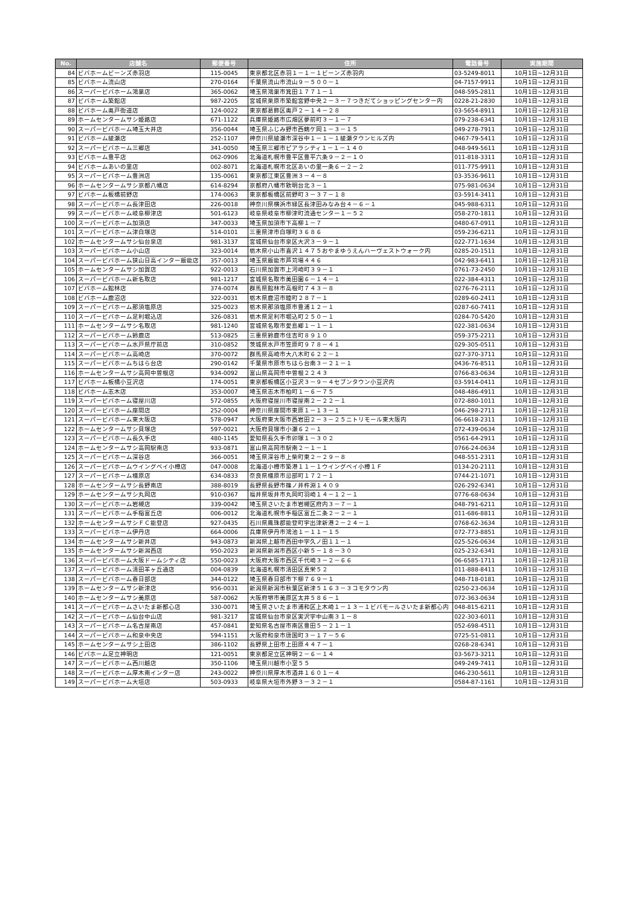| No. | 店舗名 | 郵便番号 | 住所 | 電話番号 | 実施期間 |
| --- | --- | --- | --- | --- | --- |
| 84 | ビバホームビーンズ赤羽店 | 115-0045 | 東京都北区赤羽１－１－１ビーンズ赤羽内 | 03-5249-8011 | 10月1日~12月31日 |
| 85 | ビバホーム流山店 | 270-0164 | 千葉県流山市流山９－５００－１ | 04-7157-9911 | 10月1日~12月31日 |
| 86 | スーパービバホーム鴻巣店 | 365-0062 | 埼玉県鴻巣市箕田１７７１－１ | 048-595-2811 | 10月1日~12月31日 |
| 87 | ビバホーム築館店 | 987-2205 | 宮城県栗原市築館宮野中央２－３－７つきだてショッピングセンター内 | 0228-21-2830 | 10月1日~12月31日 |
| 88 | ビバホーム奥戸街道店 | 124-0022 | 東京都葛飾区奥戸２－１４－２８ | 03-5654-8911 | 10月1日~12月31日 |
| 89 | ホームセンタームサシ姫路店 | 671-1122 | 兵庫県姫路市広畑区夢前町３－１－７ | 079-238-6341 | 10月1日~12月31日 |
| 90 | スーパービバホーム埼玉大井店 | 356-0044 | 埼玉県ふじみ野市西鶴ケ岡１－３－１５ | 049-278-7911 | 10月1日~12月31日 |
| 91 | ビバホーム綾瀬店 | 252-1107 | 神奈川県綾瀬市深谷中１－１－１綾瀬タウンヒルズ内 | 0467-79-5411 | 10月1日~12月31日 |
| 92 | スーパービバホーム三郷店 | 341-0050 | 埼玉県三郷市ピアラシティ１－１－１４０ | 048-949-5611 | 10月1日~12月31日 |
| 93 | ビバホーム豊平店 | 062-0906 | 北海道札幌市豊平区豊平六条９－２－１０ | 011-818-3311 | 10月1日~12月31日 |
| 94 | ビバホームあいの里店 | 002-8071 | 北海道札幌市北区あいの里一条６－２－２ | 011-775-9911 | 10月1日~12月31日 |
| 95 | スーパービバホーム豊洲店 | 135-0061 | 東京都江東区豊洲３－４－８ | 03-3536-9611 | 10月1日~12月31日 |
| 96 | ホームセンタームサシ京都八幡店 | 614-8294 | 京都府八幡市欽明台北３－１ | 075-981-0634 | 10月1日~12月31日 |
| 97 | ビバホーム板橋前野店 | 174-0063 | 東京都板橋区前野町３－３７－１８ | 03-5914-3411 | 10月1日~12月31日 |
| 98 | スーパービバホーム長津田店 | 226-0018 | 神奈川県横浜市緑区長津田みなみ台４－６－１ | 045-988-6311 | 10月1日~12月31日 |
| 99 | スーパービバホーム岐阜柳津店 | 501-6123 | 岐阜県岐阜市柳津町流通センター１－５２ | 058-270-1811 | 10月1日~12月31日 |
| 100 | スーパービバホーム加須店 | 347-0033 | 埼玉県加須市下高柳１－７ | 0480-67-0911 | 10月1日~12月31日 |
| 101 | スーパービバホーム津白塚店 | 514-0101 | 三重県津市白塚町３６８６ | 059-236-6211 | 10月1日~12月31日 |
| 102 | ホームセンタームサシ仙台泉店 | 981-3137 | 宮城県仙台市泉区大沢３－９－１ | 022-771-1634 | 10月1日~12月31日 |
| 103 | スーパービバホーム小山店 | 323-0014 | 栃木県小山市喜沢１４７５おやまゆうえんハーヴェストウォーク内 | 0285-20-1511 | 10月1日~12月31日 |
| 104 | スーパービバホーム狭山日高インター飯能店 | 357-0013 | 埼玉県飯能市芦苅場４４６ | 042-983-6411 | 10月1日~12月31日 |
| 105 | ホームセンタームサシ加賀店 | 922-0013 | 石川県加賀市上河崎町３９－１ | 0761-73-2450 | 10月1日~12月31日 |
| 106 | スーパービバホーム新名取店 | 981-1217 | 宮城県名取市美田園６－１４－１ | 022-384-4311 | 10月1日~12月31日 |
| 107 | ビバホーム館林店 | 374-0074 | 群馬県館林市高根町７４３－８ | 0276-76-2111 | 10月1日~12月31日 |
| 108 | ビバホーム鹿沼店 | 322-0031 | 栃木県鹿沼市睦町２８７－１ | 0289-60-2411 | 10月1日~12月31日 |
| 109 | スーパービバホーム那須塩原店 | 325-0023 | 栃木県那須塩原市豊浦１２－１ | 0287-60-7411 | 10月1日~12月31日 |
| 110 | スーパービバホーム足利堀込店 | 326-0831 | 栃木県足利市堀込町２５０－１ | 0284-70-5420 | 10月1日~12月31日 |
| 111 | ホームセンタームサシ名取店 | 981-1240 | 宮城県名取市愛島郷１－１－１ | 022-381-0634 | 10月1日~12月31日 |
| 112 | スーパービバホーム鈴鹿店 | 513-0825 | 三重県鈴鹿市住吉町８９１０ | 059-375-2211 | 10月1日~12月31日 |
| 113 | スーパービバホーム水戸県庁前店 | 310-0852 | 茨城県水戸市笠原町９７８－４１ | 029-305-0511 | 10月1日~12月31日 |
| 114 | スーパービバホーム高崎店 | 370-0072 | 群馬県高崎市大八木町６２２－１ | 027-370-3711 | 10月1日~12月31日 |
| 115 | スーパービバホームちはら台店 | 290-0142 | 千葉県市原市ちはら台南３－２１－１ | 0436-76-8511 | 10月1日~12月31日 |
| 116 | ホームセンタームサシ高岡中曽根店 | 934-0092 | 富山県高岡市中曽根２２４３ | 0766-83-0634 | 10月1日~12月31日 |
| 117 | ビバホーム板橋小豆沢店 | 174-0051 | 東京都板橋区小豆沢３－９－４セブンタウン小豆沢内 | 03-5914-0411 | 10月1日~12月31日 |
| 118 | ビバホーム志木店 | 353-0007 | 埼玉県志木市柏町１－６－７５ | 048-486-4911 | 10月1日~12月31日 |
| 119 | スーパービバホーム寝屋川店 | 572-0855 | 大阪府寝屋川市寝屋南２－２２－１ | 072-880-1011 | 10月1日~12月31日 |
| 120 | スーパービバホーム座間店 | 252-0004 | 神奈川県座間市東原１－１３－１ | 046-298-2711 | 10月1日~12月31日 |
| 121 | スーパービバホーム東大阪店 | 578-0947 | 大阪府東大阪市西岩田２－３－２５ニトリモール東大阪内 | 06-6618-2311 | 10月1日~12月31日 |
| 122 | ホームセンタームサシ貝塚店 | 597-0021 | 大阪府貝塚市小瀬６２－１ | 072-439-0634 | 10月1日~12月31日 |
| 123 | スーパービバホーム長久手店 | 480-1145 | 愛知県長久手市卯塚１－３０２ | 0561-64-2911 | 10月1日~12月31日 |
| 124 | ホームセンタームサシ高岡駅南店 | 933-0871 | 富山県高岡市駅南２－１－１ | 0766-24-0634 | 10月1日~12月31日 |
| 125 | スーパービバホーム深谷店 | 366-0051 | 埼玉県深谷市上柴町東２－２９－８ | 048-551-2311 | 10月1日~12月31日 |
| 126 | スーパービバホームウイングベイ小樽店 | 047-0008 | 北海道小樽市築港１１－１ウイングベイ小樽１Ｆ | 0134-20-2111 | 10月1日~12月31日 |
| 127 | スーパービバホーム橿原店 | 634-0833 | 奈良県橿原市忌部町１７２－１ | 0744-21-1071 | 10月1日~12月31日 |
| 128 | ホームセンタームサシ長野南店 | 388-8019 | 長野県長野市篠ノ井杵淵１４０９ | 026-292-6341 | 10月1日~12月31日 |
| 129 | ホームセンタームサシ丸岡店 | 910-0367 | 福井県坂井市丸岡町羽崎１４－１２－１ | 0776-68-0634 | 10月1日~12月31日 |
| 130 | スーパービバホーム岩槻店 | 339-0042 | 埼玉県さいたま市岩槻区府内３－７－１ | 048-791-6211 | 10月1日~12月31日 |
| 131 | スーパービバホーム手稲富丘店 | 006-0012 | 北海道札幌市手稲区富丘二条２－２－１ | 011-686-8811 | 10月1日~12月31日 |
| 132 | ホームセンタームサシＦＣ能登店 | 927-0435 | 石川県鳳珠郡能登町宇出津新港２－２４－１ | 0768-62-3634 | 10月1日~12月31日 |
| 133 | スーパービバホーム伊丹店 | 664-0006 | 兵庫県伊丹市鴻池１－１１－１５ | 072-773-8851 | 10月1日~12月31日 |
| 134 | ホームセンタームサシ新井店 | 943-0873 | 新潟県上越市西田中字久ノ田１１－１ | 025-526-0634 | 10月1日~12月31日 |
| 135 | ホームセンタームサシ新潟西店 | 950-2023 | 新潟県新潟市西区小新５－１８－３０ | 025-232-6341 | 10月1日~12月31日 |
| 136 | スーパービバホーム大阪ドームシティ店 | 550-0023 | 大阪府大阪市西区千代崎３－２－６６ | 06-6585-1711 | 10月1日~12月31日 |
| 137 | スーパービバホーム清田羊ヶ丘通店 | 004-0839 | 北海道札幌市清田区真栄５２ | 011-888-8411 | 10月1日~12月31日 |
| 138 | スーパービバホーム春日部店 | 344-0122 | 埼玉県春日部市下柳７６９－１ | 048-718-0181 | 10月1日~12月31日 |
| 139 | ホームセンタームサシ新津店 | 956-0031 | 新潟県新潟市秋葉区新津５１６３－３コモタウン内 | 0250-23-0634 | 10月1日~12月31日 |
| 140 | ホームセンタームサシ美原店 | 587-0062 | 大阪府堺市美原区太井５８６－１ | 072-363-0634 | 10月1日~12月31日 |
| 141 | スーパービバホームさいたま新都心店 | 330-0071 | 埼玉県さいたま市浦和区上木崎１－１３－１ビバモールさいたま新都心内 | 048-815-6211 | 10月1日~12月31日 |
| 142 | スーパービバホーム仙台中山店 | 981-3217 | 宮城県仙台市泉区実沢字中山南３１－８ | 022-303-6011 | 10月1日~12月31日 |
| 143 | スーパービバホーム名古屋南店 | 457-0841 | 愛知県名古屋市南区豊田５－２１－１ | 052-698-4511 | 10月1日~12月31日 |
| 144 | スーパービバホーム和泉中央店 | 594-1151 | 大阪府和泉市唐国町３－１７－５６ | 0725-51-0811 | 10月1日~12月31日 |
| 145 | ホームセンタームサシ上田店 | 386-1102 | 長野県上田市上田原４４７－１ | 0268-28-6341 | 10月1日~12月31日 |
| 146 | ビバホーム足立神明店 | 121-0051 | 東京都足立区神明２－６－１４ | 03-5673-3211 | 10月1日~12月31日 |
| 147 | スーパービバホーム西川越店 | 350-1106 | 埼玉県川越市小室５５ | 049-249-7411 | 10月1日~12月31日 |
| 148 | スーパービバホーム厚木南インター店 | 243-0022 | 神奈川県厚木市酒井１６０１－４ | 046-230-5611 | 10月1日~12月31日 |
| 149 | スーパービバホーム大垣店 | 503-0933 | 岐阜県大垣市外野３－３２－１ | 0584-87-1161 | 10月1日~12月31日 |